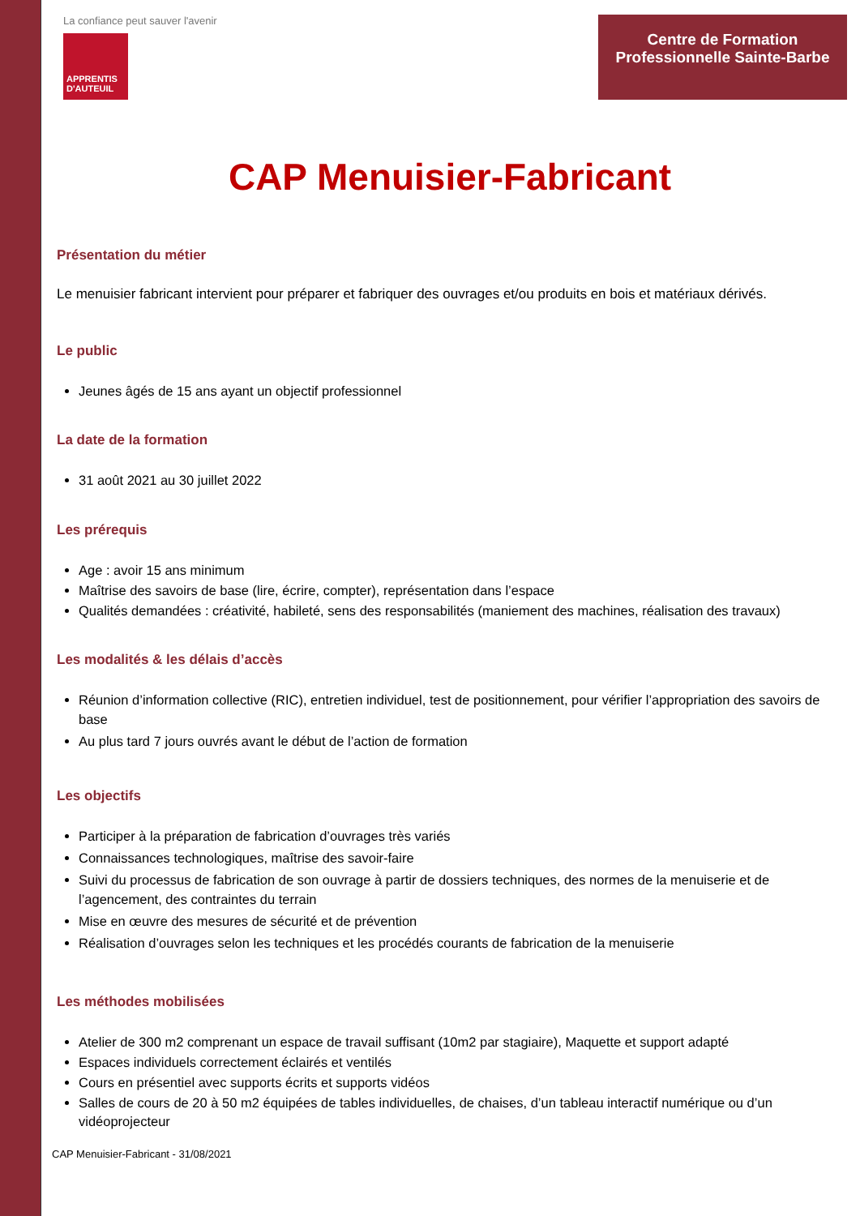La confiance peut sauver l'avenir
APPRENTIS
D'AUTEUIL
Centre de Formation
Professionnelle Sainte-Barbe
CAP Menuisier-Fabricant
Présentation du métier
Le menuisier fabricant intervient pour préparer et fabriquer des ouvrages et/ou produits en bois et matériaux dérivés.
Le public
Jeunes âgés de 15 ans ayant un objectif professionnel
La date de la formation
31 août 2021 au 30 juillet 2022
Les prérequis
Age : avoir 15 ans minimum
Maîtrise des savoirs de base (lire, écrire, compter), représentation dans l’espace
Qualités demandées : créativité, habileté, sens des responsabilités (maniement des machines, réalisation des travaux)
Les modalités & les délais d’accès
Réunion d’information collective (RIC), entretien individuel, test de positionnement, pour vérifier l’appropriation des savoirs de base
Au plus tard 7 jours ouvrés avant le début de l’action de formation
Les objectifs
Participer à la préparation de fabrication d’ouvrages très variés
Connaissances technologiques, maîtrise des savoir-faire
Suivi du processus de fabrication de son ouvrage à partir de dossiers techniques, des normes de la menuiserie et de l’agencement, des contraintes du terrain
Mise en œuvre des mesures de sécurité et de prévention
Réalisation d’ouvrages selon les techniques et les procédés courants de fabrication de la menuiserie
Les méthodes mobilisées
Atelier de 300 m2 comprenant un espace de travail suffisant (10m2 par stagiaire), Maquette et support adapté
Espaces individuels correctement éclairés et ventilés
Cours en présentiel avec supports écrits et supports vidéos
Salles de cours de 20 à 50 m2 équipées de tables individuelles, de chaises, d’un tableau interactif numérique ou d’un vidéoprojecteur
CAP Menuisier-Fabricant - 31/08/2021